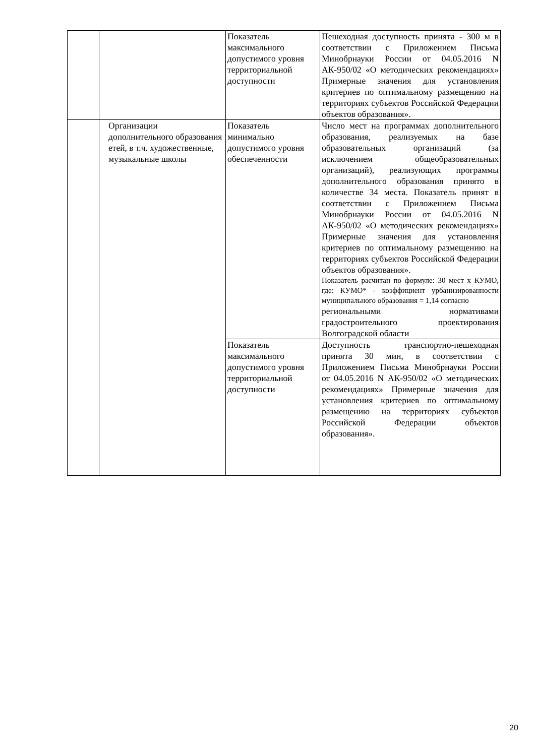| | | Показатель максимального допустимого уровня территориальной доступности | Пешеходная доступность принята - 300 м в соответствии с Приложением Письма Минобрнауки России от 04.05.2016 N АК-950/02 «О методических рекомендациях» Примерные значения для установления критериев по оптимальному размещению на территориях субъектов Российской Федерации объектов образования». |
| | Организации дополнительного образования етей, в т.ч. художественные, музыкальные школы | Показатель минимально допустимого уровня обеспеченности | Число мест на программах дополнительного образования, реализуемых на базе образовательных организаций (за исключением общеобразовательных организаций), реализующих программы дополнительного образования принято в количестве 34 места. Показатель принят в соответствии с Приложением Письма Минобрнауки России от 04.05.2016 N АК-950/02 «О методических рекомендациях» Примерные значения для установления критериев по оптимальному размещению на территориях субъектов Российской Федерации объектов образования». Показатель расчитан по формуле: 30 мест х КУМО, где: КУМО* - коэффициент урбанизированности муниципального образования = 1,14 согласно региональными нормативами градостроительного проектирования Волгоградской области |
| | | Показатель максимального допустимого уровня территориальной доступности | Доступность транспортно-пешеходная принята 30 мин, в соответствии с Приложением Письма Минобрнауки России от 04.05.2016 N АК-950/02 «О методических рекомендациях» Примерные значения для установления критериев по оптимальному размещению на территориях субъектов Российской Федерации объектов образования». |
20